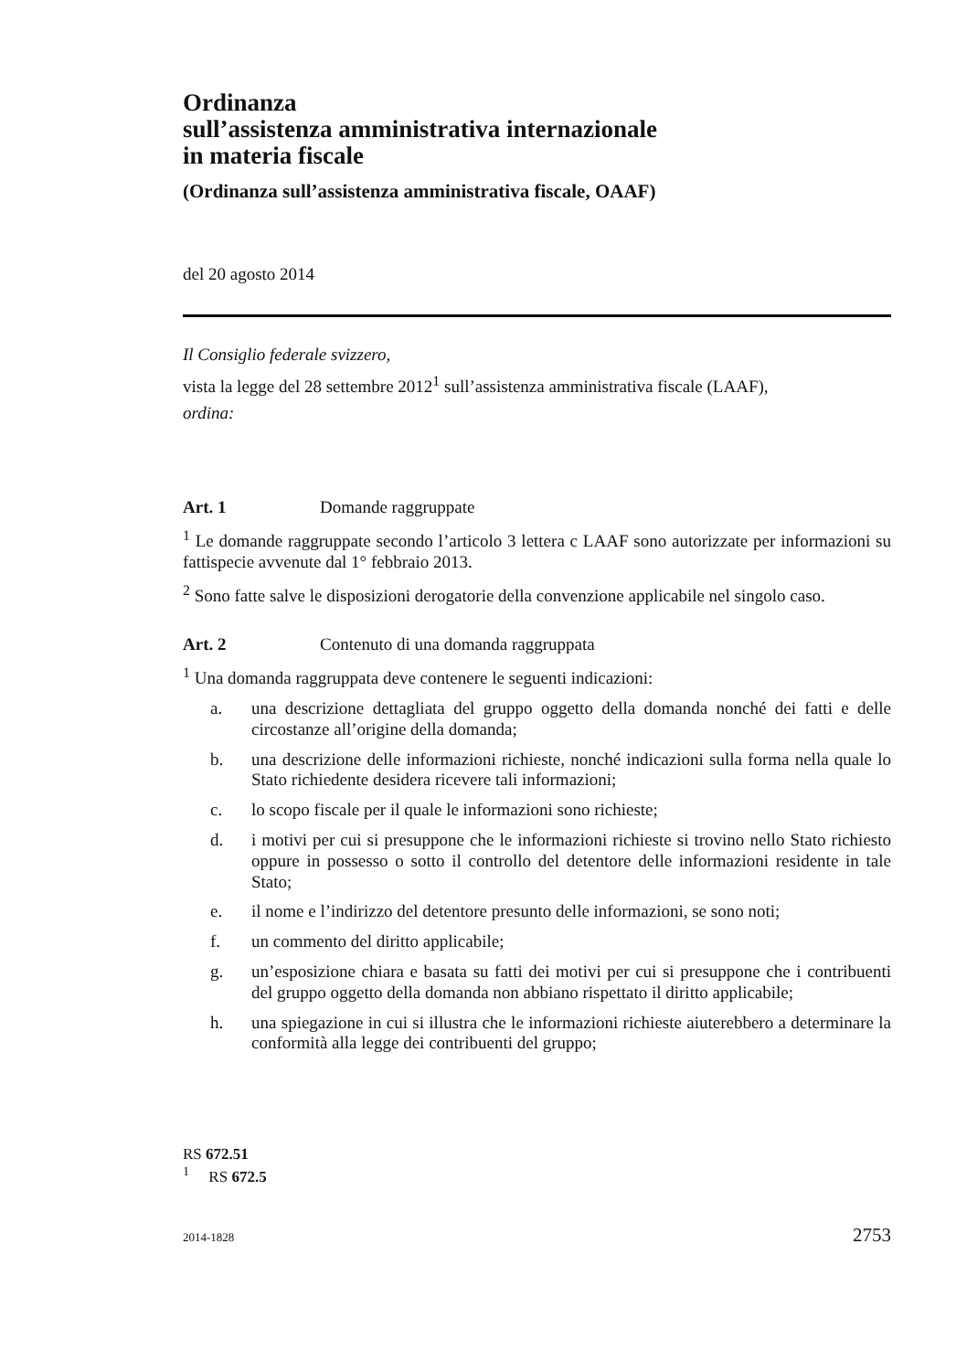Ordinanza
sull’assistenza amministrativa internazionale
in materia fiscale
(Ordinanza sull’assistenza amministrativa fiscale, OAAF)
del 20 agosto 2014
Il Consiglio federale svizzero,
vista la legge del 28 settembre 2012<sup>1</sup> sull’assistenza amministrativa fiscale (LAAF),
ordina:
Art. 1 Domande raggruppate
<sup>1</sup> Le domande raggruppate secondo l’articolo 3 lettera c LAAF sono autorizzate per informazioni su fattispecie avvenute dal 1° febbraio 2013.
<sup>2</sup> Sono fatte salve le disposizioni derogatorie della convenzione applicabile nel singolo caso.
Art. 2 Contenuto di una domanda raggruppata
<sup>1</sup> Una domanda raggruppata deve contenere le seguenti indicazioni:
a. una descrizione dettagliata del gruppo oggetto della domanda nonché dei fatti e delle circostanze all’origine della domanda;
b. una descrizione delle informazioni richieste, nonché indicazioni sulla forma nella quale lo Stato richiedente desidera ricevere tali informazioni;
c. lo scopo fiscale per il quale le informazioni sono richieste;
d. i motivi per cui si presuppone che le informazioni richieste si trovino nello Stato richiesto oppure in possesso o sotto il controllo del detentore delle informazioni residente in tale Stato;
e. il nome e l’indirizzo del detentore presunto delle informazioni, se sono noti;
f. un commento del diritto applicabile;
g. un’esposizione chiara e basata su fatti dei motivi per cui si presuppone che i contribuenti del gruppo oggetto della domanda non abbiano rispettato il diritto applicabile;
h. una spiegazione in cui si illustra che le informazioni richieste aiuterebbero a determinare la conformità alla legge dei contribuenti del gruppo;
RS 672.51
<sup>1</sup> RS 672.5
2014-1828 2753